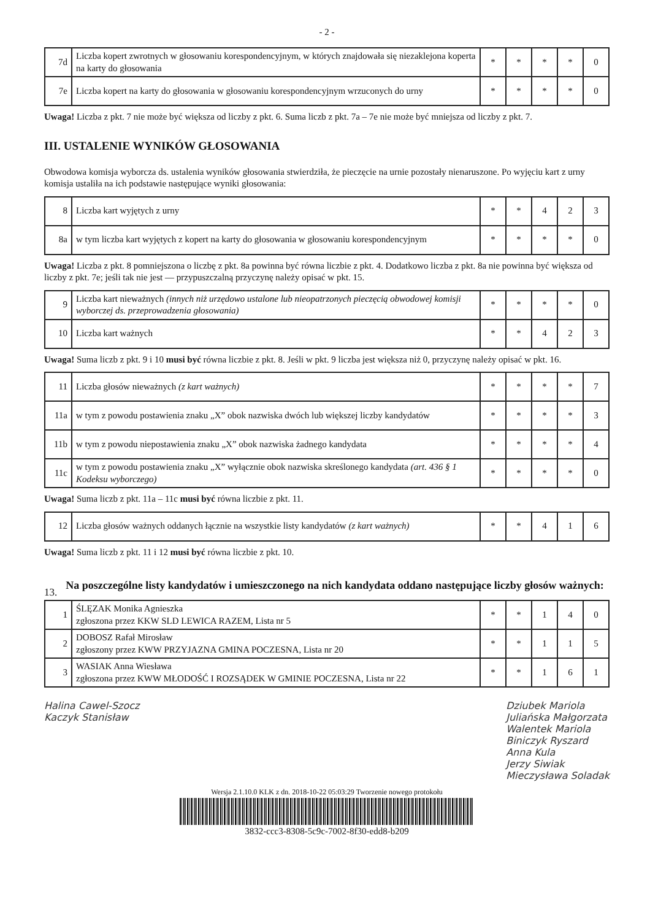- 2 -
| 7d | Liczba kopert zwrotnych w głosowaniu korespondencyjnym, w których znajdowała się niezaklejona koperta na karty do głosowania | * | * | * | * | 0 |
| 7e | Liczba kopert na karty do głosowania w głosowaniu korespondencyjnym wrzuconych do urny | * | * | * | * | 0 |
Uwaga! Liczba z pkt. 7 nie może być większa od liczby z pkt. 6. Suma liczb z pkt. 7a – 7e nie może być mniejsza od liczby z pkt. 7.
III. USTALENIE WYNIKÓW GŁOSOWANIA
Obwodowa komisja wyborcza ds. ustalenia wyników głosowania stwierdziła, że pieczęcie na urnie pozostały nienaruszone. Po wyjęciu kart z urny komisja ustaliła na ich podstawie następujące wyniki głosowania:
| 8 | Liczba kart wyjętych z urny | * | * | 4 | 2 | 3 |
| 8a | w tym liczba kart wyjętych z kopert na karty do głosowania w głosowaniu korespondencyjnym | * | * | * | * | 0 |
Uwaga! Liczba z pkt. 8 pomniejszona o liczbę z pkt. 8a powinna być równa liczbie z pkt. 4. Dodatkowo liczba z pkt. 8a nie powinna być większa od liczby z pkt. 7e; jeśli tak nie jest — przypuszczalną przyczynę należy opisać w pkt. 15.
| 9 | Liczba kart nieważnych (innych niż urzędowo ustalone lub nieopatrzonych pieczęcią obwodowej komisji wyborczej ds. przeprowadzenia głosowania) | * | * | * | * | 0 |
| 10 | Liczba kart ważnych | * | * | 4 | 2 | 3 |
Uwaga! Suma liczb z pkt. 9 i 10 musi być równa liczbie z pkt. 8. Jeśli w pkt. 9 liczba jest większa niż 0, przyczynę należy opisać w pkt. 16.
| 11 | Liczba głosów nieważnych (z kart ważnych) | * | * | * | * | 7 |
| 11a | w tym z powodu postawienia znaku „X” obok nazwiska dwóch lub większej liczby kandydatów | * | * | * | * | 3 |
| 11b | w tym z powodu niepostawienia znaku „X” obok nazwiska żadnego kandydata | * | * | * | * | 4 |
| 11c | w tym z powodu postawienia znaku „X” wyłącznie obok nazwiska skreślonego kandydata (art. 436 § 1 Kodeksu wyborczego) | * | * | * | * | 0 |
Uwaga! Suma liczb z pkt. 11a – 11c musi być równa liczbie z pkt. 11.
| 12 | Liczba głosów ważnych oddanych łącznie na wszystkie listy kandydatów (z kart ważnych) | * | * | 4 | 1 | 6 |
Uwaga! Suma liczb z pkt. 11 i 12 musi być równa liczbie z pkt. 10.
13.
Na poszczególne listy kandydatów i umieszczonego na nich kandydata oddano następujące liczby głosów ważnych:
| 1 | ŚLĘZAK Monika Agnieszka zgłoszona przez KKW SLD LEWICA RAZEM, Lista nr 5 | * | * | 1 | 4 | 0 |
| 2 | DOBOSZ Rafał Mirosław zgłoszony przez KWW PRZYJAZNA GMINA POCZESNA, Lista nr 20 | * | * | 1 | 1 | 5 |
| 3 | WASIAK Anna Wiesława zgłoszona przez KWW MŁODOŚĆ I ROZSĄDEK W GMINIE POCZESNA, Lista nr 22 | * | * | 1 | 6 | 1 |
Halina Cawel-Szocz
Kaczyk Stanisław
Dziubek Mariola
Juliańska Małgorzata
Walentek Mariola
Biniczyk Ryszard
Anna Kula
Jerzy Siwiak
Mieczysława Soladak
Wersja 2.1.10.0 KLK z dn. 2018-10-22 05:03:29 Tworzenie nowego protokołu
3832-ccc3-8308-5c9c-7002-8f30-edd8-b209